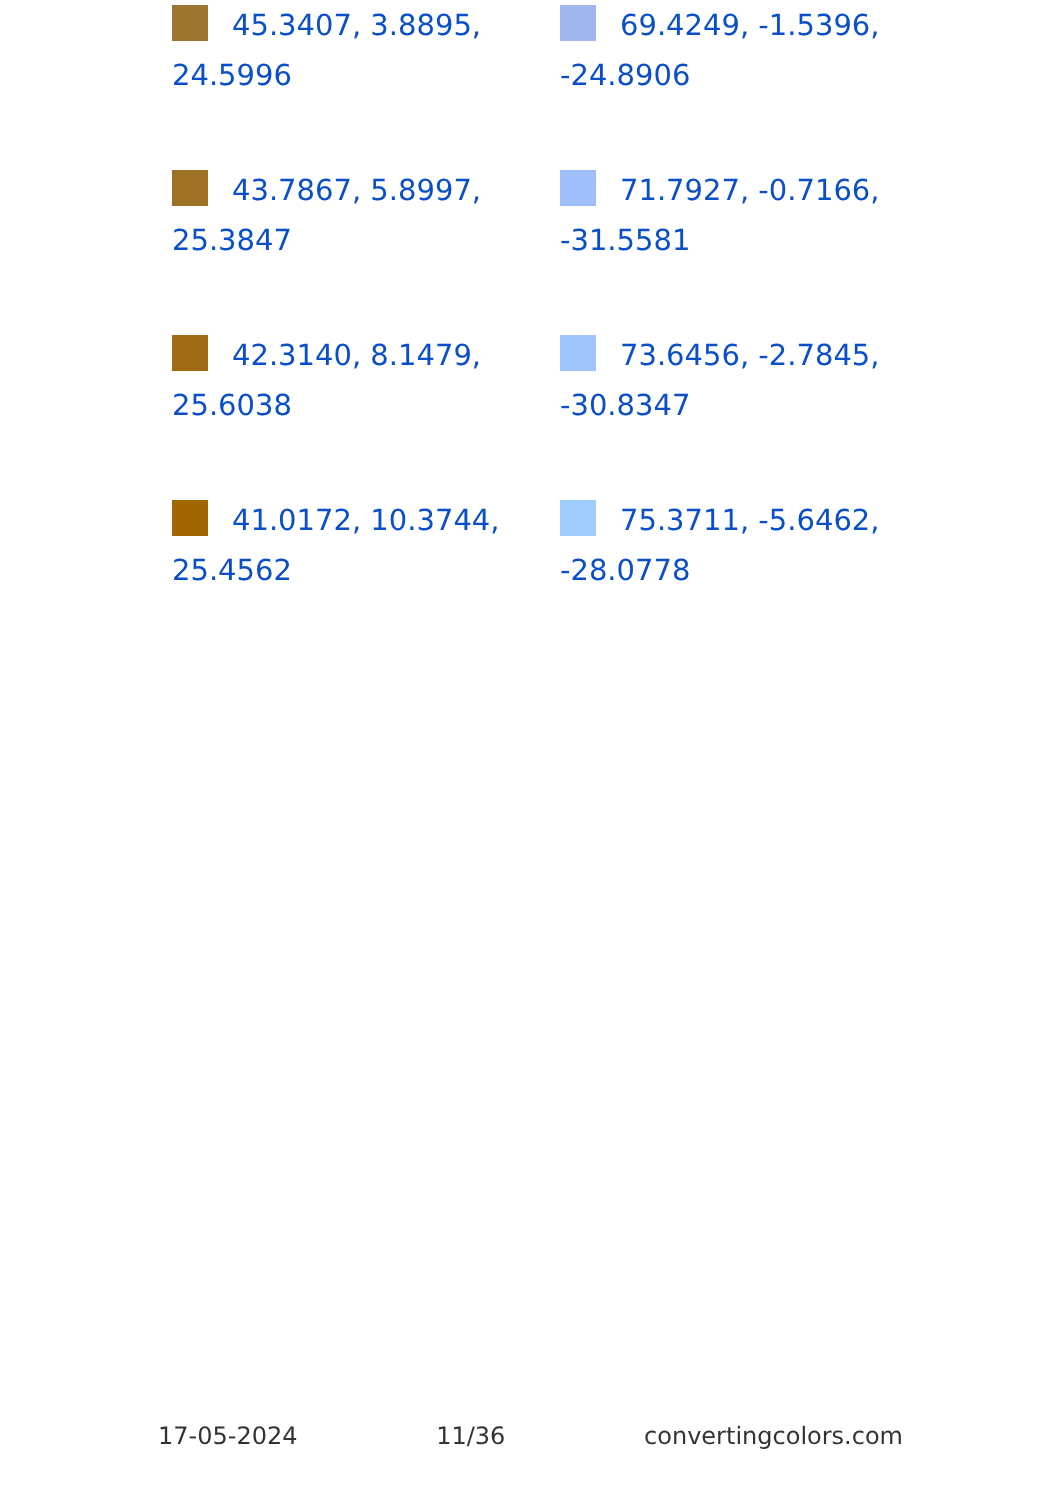45.3407, 3.8895, 24.5996
69.4249, -1.5396, -24.8906
43.7867, 5.8997, 25.3847
71.7927, -0.7166, -31.5581
42.3140, 8.1479, 25.6038
73.6456, -2.7845, -30.8347
41.0172, 10.3744, 25.4562
75.3711, -5.6462, -28.0778
17-05-2024 11/36 convertingcolors.com